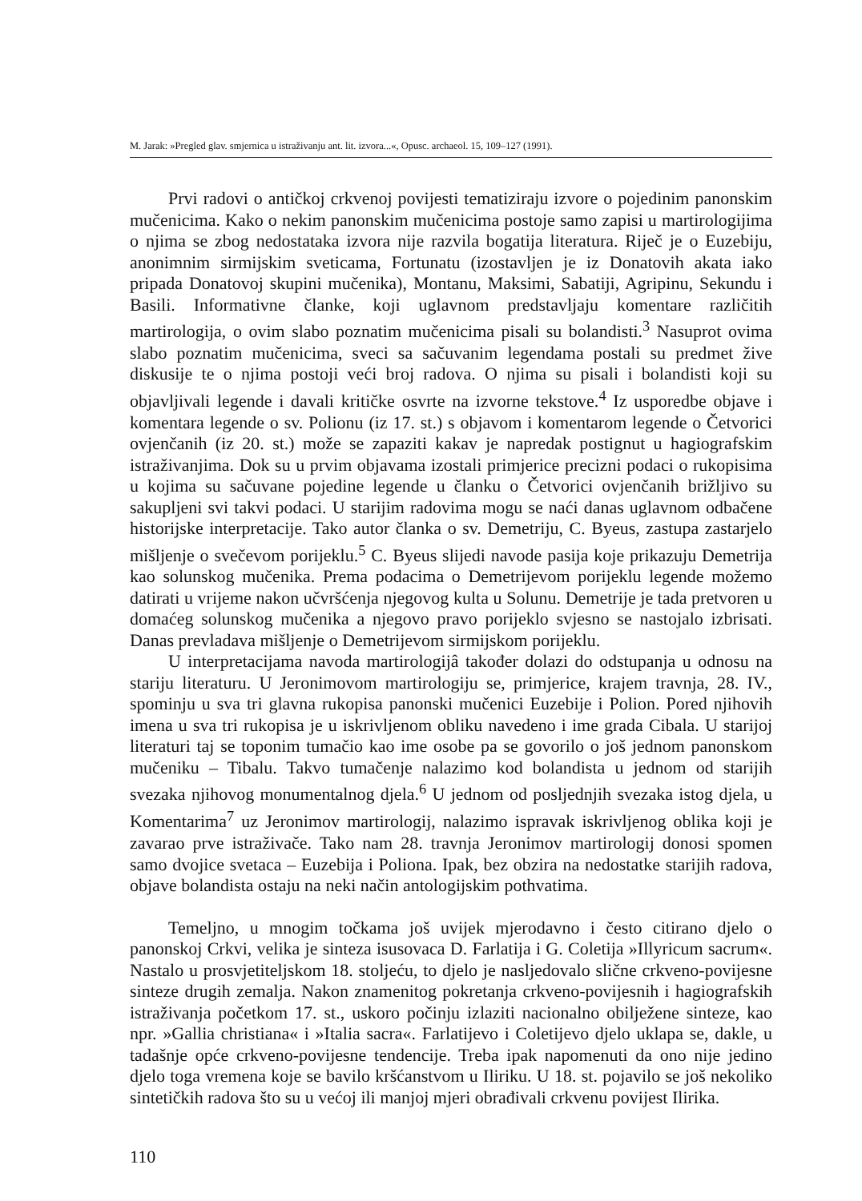M. Jarak: »Pregled glav. smjernica u istraživanju ant. lit. izvora...«, Opusc. archaeol. 15, 109–127 (1991).
Prvi radovi o antičkoj crkvenoj povijesti tematiziraju izvore o pojedinim panonskim mučenicima. Kako o nekim panonskim mučenicima postoje samo zapisi u martirologijima o njima se zbog nedostataka izvora nije razvila bogatija literatura. Riječ je o Euzebiju, anonimnim sirmijskim sveticama, Fortunatu (izostavljen je iz Donatovih akata iako pripada Donatovoj skupini mučenika), Montanu, Maksimi, Sabatiji, Agripinu, Sekundu i Basili. Informativne članke, koji uglavnom predstavljaju komentare različitih martirologija, o ovim slabo poznatim mučenicima pisali su bolandisti.<sup>3</sup> Nasuprot ovima slabo poznatim mučenicima, sveci sa sačuvanim legendama postali su predmet žive diskusije te o njima postoji veći broj radova. O njima su pisali i bolandisti koji su objavljivali legende i davali kritičke osvrte na izvorne tekstove.<sup>4</sup> Iz usporedbe objave i komentara legende o sv. Polionu (iz 17. st.) s objavom i komentarom legende o Četvorici ovjenčanih (iz 20. st.) može se zapaziti kakav je napredak postignut u hagiografskim istraživanjima. Dok su u prvim objavama izostali primjerice precizni podaci o rukopisima u kojima su sačuvane pojedine legende u članku o Četvorici ovjenčanih brižljivo su sakupljeni svi takvi podaci. U starijim radovima mogu se naći danas uglavnom odbačene historijske interpretacije. Tako autor članka o sv. Demetriju, C. Byeus, zastupa zastarjelo mišljenje o svečevom porijeklu.<sup>5</sup> C. Byeus slijedi navode pasija koje prikazuju Demetrija kao solunskog mučenika. Prema podacima o Demetrijevom porijeklu legende možemo datirati u vrijeme nakon učvršćenja njegovog kulta u Solunu. Demetrije je tada pretvoren u domaćeg solunskog mučenika a njegovo pravo porijeklo svjesno se nastojalo izbrisati. Danas prevladava mišljenje o Demetrijevom sirmijskom porijeklu.
U interpretacijama navoda martirologijâ također dolazi do odstupanja u odnosu na stariju literaturu. U Jeronimovom martirologiju se, primjerice, krajem travnja, 28. IV., spominju u sva tri glavna rukopisa panonski mučenici Euzebije i Polion. Pored njihovih imena u sva tri rukopisa je u iskrivljenom obliku navedeno i ime grada Cibala. U starijoj literaturi taj se toponim tumačio kao ime osobe pa se govorilo o još jednom panonskom mučeniku – Tibalu. Takvo tumačenje nalazimo kod bolandista u jednom od starijih svezaka njihovog monumentalnog djela.<sup>6</sup> U jednom od posljednjih svezaka istog djela, u Komentarima<sup>7</sup> uz Jeronimov martirologij, nalazimo ispravak iskrivljenog oblika koji je zavarao prve istraživače. Tako nam 28. travnja Jeronimov martirologij donosi spomen samo dvojice svetaca – Euzebija i Poliona. Ipak, bez obzira na nedostatke starijih radova, objave bolandista ostaju na neki način antologijskim pothvatima.
Temeljno, u mnogim točkama još uvijek mjerodavno i često citirano djelo o panonskoj Crkvi, velika je sinteza isusovaca D. Farlatija i G. Coletija »Illyricum sacrum«. Nastalo u prosvjetiteljskom 18. stoljeću, to djelo je nasljedovalo slične crkveno-povijesne sinteze drugih zemalja. Nakon znamenitog pokretanja crkveno-povijesnih i hagiografskih istraživanja početkom 17. st., uskoro počinju izlaziti nacionalno obilježene sinteze, kao npr. »Gallia christiana« i »Italia sacra«. Farlatijevo i Coletijevo djelo uklapa se, dakle, u tadašnje opće crkveno-povijesne tendencije. Treba ipak napomenuti da ono nije jedino djelo toga vremena koje se bavilo kršćanstvom u Iliriku. U 18. st. pojavilo se još nekoliko sintetičkih radova što su u većoj ili manjoj mjeri obrađivali crkvenu povijest Ilirika.
110